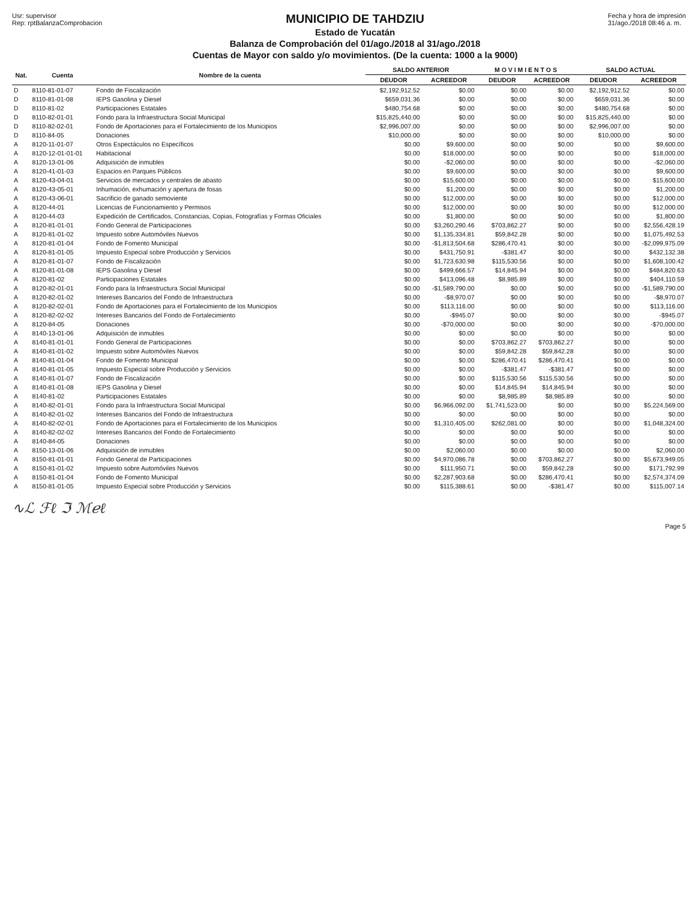Usr: supervisor
Rep: rptBalanzaComprobacion
MUNICIPIO DE TAHDZIU
Estado de Yucatán
Balanza de Comprobación del 01/ago./2018 al 31/ago./2018
Cuentas de Mayor con saldo y/o movimientos. (De la cuenta: 1000 a la 9000)
Fecha y hora de impresión
31/ago./2018 08:46 a. m.
| Nat. | Cuenta | Nombre de la cuenta | SALDO ANTERIOR | | M O V I M I E N T O S | | SALDO ACTUAL | |
| --- | --- | --- | --- | --- | --- | --- | --- | --- |
| | | | DEUDOR | ACREEDOR | DEUDOR | ACREEDOR | DEUDOR | ACREEDOR |
| D | 8110-81-01-07 | Fondo de Fiscalización | $2,192,912.52 | $0.00 | $0.00 | $0.00 | $2,192,912.52 | $0.00 |
| D | 8110-81-01-08 | IEPS Gasolina y Diesel | $659,031.36 | $0.00 | $0.00 | $0.00 | $659,031.36 | $0.00 |
| D | 8110-81-02 | Participaciones Estatales | $480,754.68 | $0.00 | $0.00 | $0.00 | $480,754.68 | $0.00 |
| D | 8110-82-01-01 | Fondo para la Infraestructura Social Municipal | $15,825,440.00 | $0.00 | $0.00 | $0.00 | $15,825,440.00 | $0.00 |
| D | 8110-82-02-01 | Fondo de Aportaciones para el Fortalecimiento de los Municipios | $2,996,007.00 | $0.00 | $0.00 | $0.00 | $2,996,007.00 | $0.00 |
| D | 8110-84-05 | Donaciones | $10,000.00 | $0.00 | $0.00 | $0.00 | $10,000.00 | $0.00 |
| A | 8120-11-01-07 | Otros Espectáculos no Específicos | $0.00 | $9,600.00 | $0.00 | $0.00 | $0.00 | $9,600.00 |
| A | 8120-12-01-01-01 | Habitacional | $0.00 | $18,000.00 | $0.00 | $0.00 | $0.00 | $18,000.00 |
| A | 8120-13-01-06 | Adquisición de inmubles | $0.00 | -$2,060.00 | $0.00 | $0.00 | $0.00 | -$2,060.00 |
| A | 8120-41-01-03 | Espacios en Parques Públicos | $0.00 | $9,600.00 | $0.00 | $0.00 | $0.00 | $9,600.00 |
| A | 8120-43-04-01 | Servicios de mercados y centrales de abasto | $0.00 | $15,600.00 | $0.00 | $0.00 | $0.00 | $15,600.00 |
| A | 8120-43-05-01 | Inhumación, exhumación y apertura de fosas | $0.00 | $1,200.00 | $0.00 | $0.00 | $0.00 | $1,200.00 |
| A | 8120-43-06-01 | Sacrificio de ganado semoviente | $0.00 | $12,000.00 | $0.00 | $0.00 | $0.00 | $12,000.00 |
| A | 8120-44-01 | Licencias de Funcionamiento y Permisos | $0.00 | $12,000.00 | $0.00 | $0.00 | $0.00 | $12,000.00 |
| A | 8120-44-03 | Expedición de Certificados, Constancias, Copias, Fotografías y Formas Oficiales | $0.00 | $1,800.00 | $0.00 | $0.00 | $0.00 | $1,800.00 |
| A | 8120-81-01-01 | Fondo General de Participaciones | $0.00 | $3,260,290.46 | $703,862.27 | $0.00 | $0.00 | $2,556,428.19 |
| A | 8120-81-01-02 | Impuesto sobre Automóviles Nuevos | $0.00 | $1,135,334.81 | $59,842.28 | $0.00 | $0.00 | $1,075,492.53 |
| A | 8120-81-01-04 | Fondo de Fomento Municipal | $0.00 | -$1,813,504.68 | $286,470.41 | $0.00 | $0.00 | -$2,099,975.09 |
| A | 8120-81-01-05 | Impuesto Especial sobre Producción y Servicios | $0.00 | $431,750.91 | -$381.47 | $0.00 | $0.00 | $432,132.38 |
| A | 8120-81-01-07 | Fondo de Fiscalización | $0.00 | $1,723,630.98 | $115,530.56 | $0.00 | $0.00 | $1,608,100.42 |
| A | 8120-81-01-08 | IEPS Gasolina y Diesel | $0.00 | $499,666.57 | $14,845.94 | $0.00 | $0.00 | $484,820.63 |
| A | 8120-81-02 | Participaciones Estatales | $0.00 | $413,096.48 | $8,985.89 | $0.00 | $0.00 | $404,110.59 |
| A | 8120-82-01-01 | Fondo para la Infraestructura Social Municipal | $0.00 | -$1,589,790.00 | $0.00 | $0.00 | $0.00 | -$1,589,790.00 |
| A | 8120-82-01-02 | Intereses Bancarios del Fondo de Infraestructura | $0.00 | -$8,970.07 | $0.00 | $0.00 | $0.00 | -$8,970.07 |
| A | 8120-82-02-01 | Fondo de Aportaciones para el Fortalecimiento de los Municipios | $0.00 | $113,116.00 | $0.00 | $0.00 | $0.00 | $113,116.00 |
| A | 8120-82-02-02 | Intereses Bancarios del Fondo de Fortalecimiento | $0.00 | -$945.07 | $0.00 | $0.00 | $0.00 | -$945.07 |
| A | 8120-84-05 | Donaciones | $0.00 | -$70,000.00 | $0.00 | $0.00 | $0.00 | -$70,000.00 |
| A | 8140-13-01-06 | Adquisición de inmubles | $0.00 | $0.00 | $0.00 | $0.00 | $0.00 | $0.00 |
| A | 8140-81-01-01 | Fondo General de Participaciones | $0.00 | $0.00 | $703,862.27 | $703,862.27 | $0.00 | $0.00 |
| A | 8140-81-01-02 | Impuesto sobre Automóviles Nuevos | $0.00 | $0.00 | $59,842.28 | $59,842.28 | $0.00 | $0.00 |
| A | 8140-81-01-04 | Fondo de Fomento Municipal | $0.00 | $0.00 | $286,470.41 | $286,470.41 | $0.00 | $0.00 |
| A | 8140-81-01-05 | Impuesto Especial sobre Producción y Servicios | $0.00 | $0.00 | -$381.47 | -$381.47 | $0.00 | $0.00 |
| A | 8140-81-01-07 | Fondo de Fiscalización | $0.00 | $0.00 | $115,530.56 | $115,530.56 | $0.00 | $0.00 |
| A | 8140-81-01-08 | IEPS Gasolina y Diesel | $0.00 | $0.00 | $14,845.94 | $14,845.94 | $0.00 | $0.00 |
| A | 8140-81-02 | Participaciones Estatales | $0.00 | $0.00 | $8,985.89 | $8,985.89 | $0.00 | $0.00 |
| A | 8140-82-01-01 | Fondo para la Infraestructura Social Municipal | $0.00 | $6,966,092.00 | $1,741,523.00 | $0.00 | $0.00 | $5,224,569.00 |
| A | 8140-82-01-02 | Intereses Bancarios del Fondo de Infraestructura | $0.00 | $0.00 | $0.00 | $0.00 | $0.00 | $0.00 |
| A | 8140-82-02-01 | Fondo de Aportaciones para el Fortalecimiento de los Municipios | $0.00 | $1,310,405.00 | $262,081.00 | $0.00 | $0.00 | $1,048,324.00 |
| A | 8140-82-02-02 | Intereses Bancarios del Fondo de Fortalecimiento | $0.00 | $0.00 | $0.00 | $0.00 | $0.00 | $0.00 |
| A | 8140-84-05 | Donaciones | $0.00 | $0.00 | $0.00 | $0.00 | $0.00 | $0.00 |
| A | 8150-13-01-06 | Adquisición de inmubles | $0.00 | $2,060.00 | $0.00 | $0.00 | $0.00 | $2,060.00 |
| A | 8150-81-01-01 | Fondo General de Participaciones | $0.00 | $4,970,086.78 | $0.00 | $703,862.27 | $0.00 | $5,673,949.05 |
| A | 8150-81-01-02 | Impuesto sobre Automóviles Nuevos | $0.00 | $111,950.71 | $0.00 | $59,842.28 | $0.00 | $171,792.99 |
| A | 8150-81-01-04 | Fondo de Fomento Municipal | $0.00 | $2,287,903.68 | $0.00 | $286,470.41 | $0.00 | $2,574,374.09 |
| A | 8150-81-01-05 | Impuesto Especial sobre Producción y Servicios | $0.00 | $115,388.61 | $0.00 | -$381.47 | $0.00 | $115,007.14 |
∿ℒ ℱℓ ℑ ℳℯℓ
Page 5